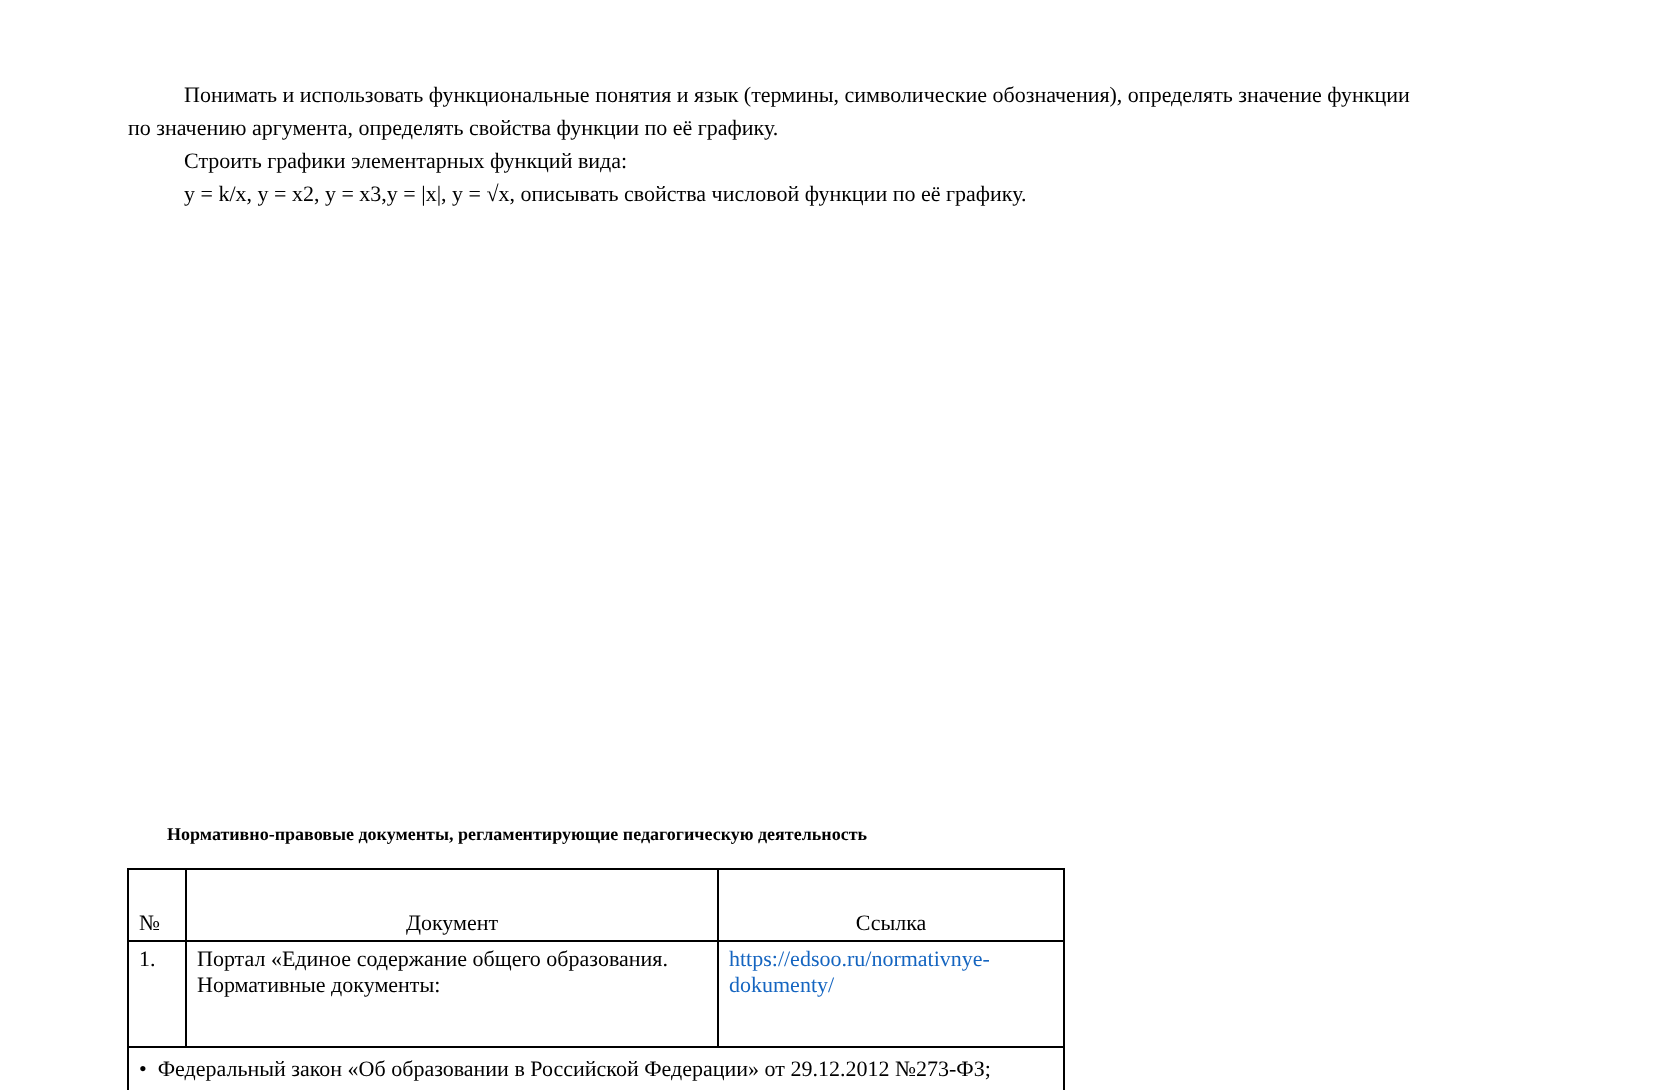Понимать и использовать функциональные понятия и язык (термины, символические обозначения), определять значение функции по значению аргумента, определять свойства функции по её графику.
Строить графики элементарных функций вида:
y = k/x, y = x2, y = x3,y = |x|, y = √x, описывать свойства числовой функции по её графику.
Нормативно-правовые документы, регламентирующие педагогическую деятельность
| № | Документ | Ссылка |
| --- | --- | --- |
| 1. | Портал «Единое содержание общего образования. Нормативные документы: | https://edsoo.ru/normativnye-dokumenty/ |
| • Федеральный закон «Об образовании в Российской Федерации» от 29.12.2012 №273-ФЗ; | | |